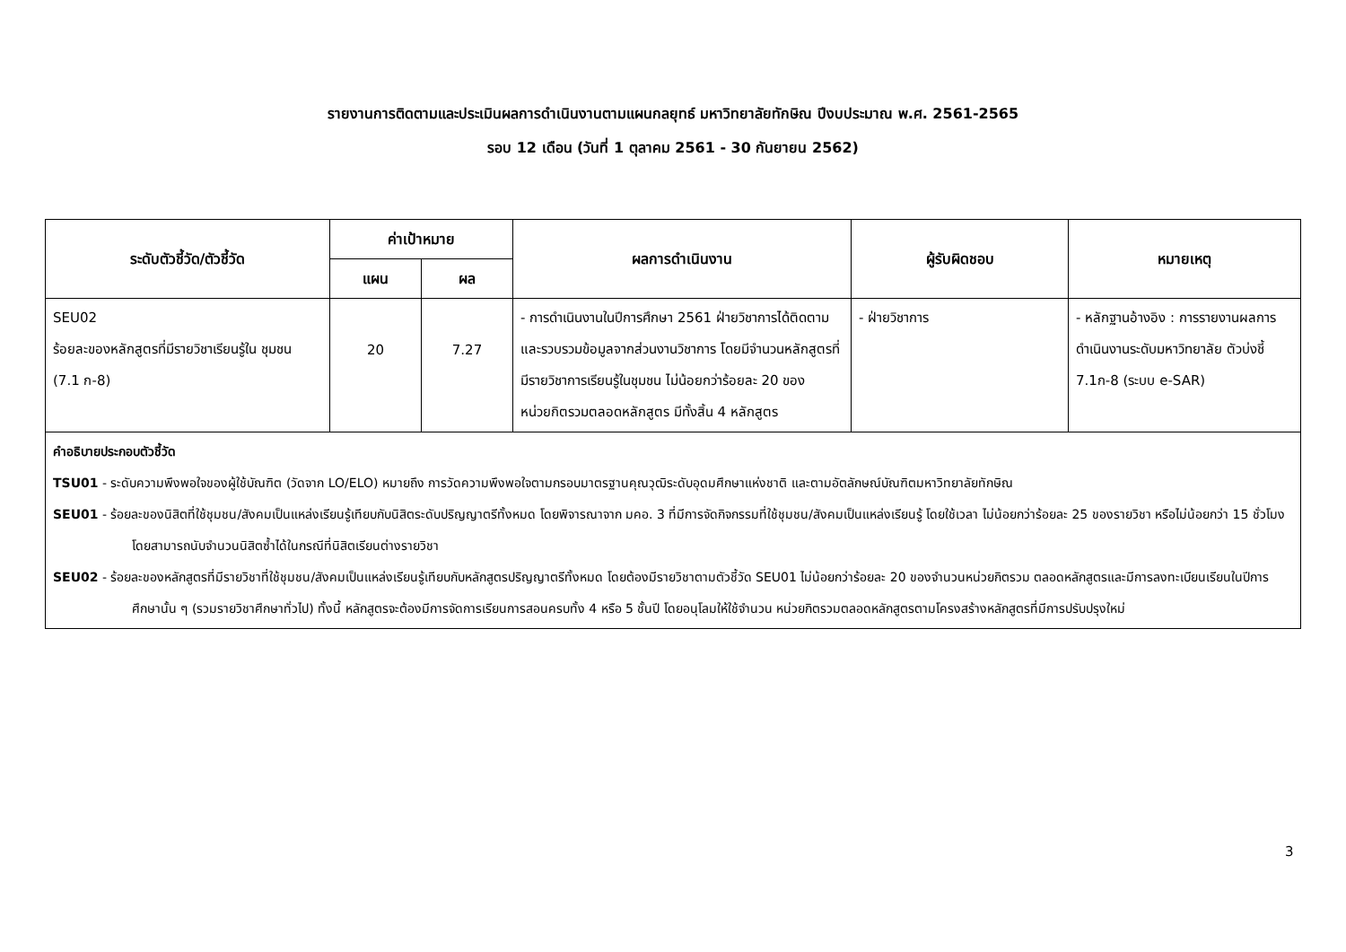รายงานการติดตามและประเมินผลการดำเนินงานตามแผนกลยุทธ์ มหาวิทยาลัยทักษิณ ปีงบประมาณ พ.ศ. 2561-2565
รอบ 12 เดือน (วันที่ 1 ตุลาคม 2561 - 30 กันยายน 2562)
| ระดับตัวชี้วัด/ตัวชี้วัด | ค่าเป้าหมาย | | ผลการดำเนินงาน | ผู้รับผิดชอบ | หมายเหตุ |
| --- | --- | --- | --- | --- | --- |
| | แผน | ผล | | | |
| SEU02 ร้อยละของหลักสูตรที่มีรายวิชาเรียนรู้ใน ชุมชน (7.1 ก-8) | 20 | 7.27 | - การดำเนินงานในปีการศึกษา 2561 ฝ่ายวิชาการได้ติดตามและรวบรวมข้อมูลจากส่วนงานวิชาการ โดยมีจำนวนหลักสูตรที่มีรายวิชาการเรียนรู้ในชุมชน ไม่น้อยกว่าร้อยละ 20 ของหน่วยกิตรวมตลอดหลักสูตร มีทั้งสิ้น 4 หลักสูตร | - ฝ่ายวิชาการ | - หลักฐานอ้างอิง : การรายงานผลการดำเนินงานระดับมหาวิทยาลัย ตัวบ่งชี้ 7.1ก-8 (ระบบ e-SAR) |
| คำอธิบายประกอบตัวชี้วัด TSU01 - ระดับความพึงพอใจของผู้ใช้บัณฑิต (วัดจาก LO/ELO) หมายถึง การวัดความพึงพอใจตามกรอบมาตรฐานคุณวุฒิระดับอุดมศึกษาแห่งชาติ และตามอัตลักษณ์บัณฑิตมหาวิทยาลัยทักษิณ SEU01 - ร้อยละของนิสิตที่ใช้ชุมชน/สังคมเป็นแหล่งเรียนรู้เทียบกับนิสิตระดับปริญญาตรีทั้งหมด โดยพิจารณาจาก มคอ. 3 ที่มีการจัดกิจกรรมที่ใช้ชุมชน/สังคมเป็นแหล่งเรียนรู้ โดยใช้เวลา ไม่น้อยกว่าร้อยละ 25 ของรายวิชา หรือไม่น้อยกว่า 15 ชั่วโมง โดยสามารถนับจำนวนนิสิตซ้ำได้ในกรณีที่นิสิตเรียนต่างรายวิชา SEU02 - ร้อยละของหลักสูตรที่มีรายวิชาที่ใช้ชุมชน/สังคมเป็นแหล่งเรียนรู้เทียบกับหลักสูตรปริญญาตรีทั้งหมด โดยต้องมีรายวิชาตามตัวชี้วัด SEU01 ไม่น้อยกว่าร้อยละ 20 ของจำนวนหน่วยกิตรวม ตลอดหลักสูตรและมีการลงทะเบียนเรียนในปีการศึกษานั้น ๆ (รวมรายวิชาศึกษาทั่วไป) ทั้งนี้ หลักสูตรจะต้องมีการจัดการเรียนการสอนครบทั้ง 4 หรือ 5 ชั้นปี โดยอนุโลมให้ใช้จำนวน หน่วยกิตรวมตลอดหลักสูตรตามโครงสร้างหลักสูตรที่มีการปรับปรุงใหม่ | | | | | |
3